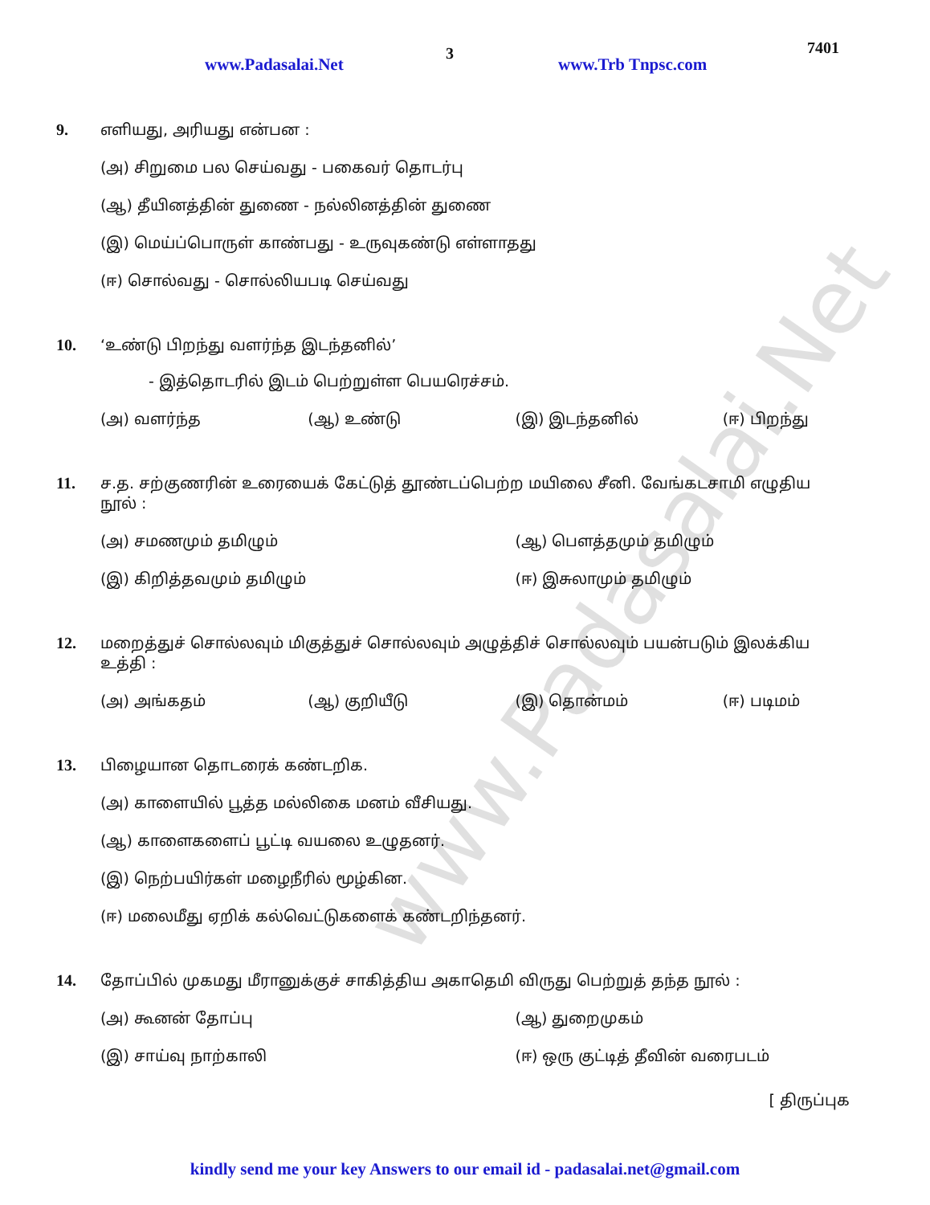www.Padasalai.Net
3
www.Trb Tnpsc.com
7401
9. எளியது, அரியது என்பன :
(அ) சிறுமை பல செய்வது - பகைவர் தொடர்பு
(ஆ) தீயினத்தின் துணை - நல்லினத்தின் துணை
(இ) மெய்ப்பொருள் காண்பது - உருவுகண்டு எள்ளாதது
(ஈ) சொல்வது - சொல்லியபடி செய்வது
10. ‘உண்டு பிறந்து வளர்ந்த இடந்தனில்’
- இத்தொடரில் இடம் பெற்றுள்ள பெயரெச்சம்.
(அ) வளர்ந்த (ஆ) உண்டு (இ) இடந்தனில் (ஈ) பிறந்து
11. ச.த. சற்குணரின் உரையைக் கேட்டுத் தூண்டப்பெற்ற மயிலை சீனி. வேங்கடசாமி எழுதிய நூல் :
(அ) சமணமும் தமிழும் (ஆ) பௌத்தமும் தமிழும்
(இ) கிறித்தவமும் தமிழும் (ஈ) இசுலாமும் தமிழும்
12. மறைத்துச் சொல்லவும் மிகுத்துச் சொல்லவும் அழுத்திச் சொல்லவும் பயன்படும் இலக்கிய உத்தி :
(அ) அங்கதம் (ஆ) குறியீடு (இ) தொன்மம் (ஈ) படிமம்
13. பிழையான தொடரைக் கண்டறிக.
(அ) காளையில் பூத்த மல்லிகை மனம் வீசியது.
(ஆ) காளைகளைப் பூட்டி வயலை உழுதனர்.
(இ) நெற்பயிர்கள் மழைநீரில் மூழ்கின.
(ஈ) மலைமீது ஏறிக் கல்வெட்டுகளைக் கண்டறிந்தனர்.
14. தோப்பில் முகமது மீரானுக்குச் சாகித்திய அகாதெமி விருது பெற்றுத் தந்த நூல் :
(அ) கூனன் தோப்பு (ஆ) துறைமுகம்
(இ) சாய்வு நாற்காலி (ஈ) ஒரு குட்டித் தீவின் வரைபடம்
[ திருப்புக
kindly send me your key Answers to our email id - padasalai.net@gmail.com
www.Padasalai.Net